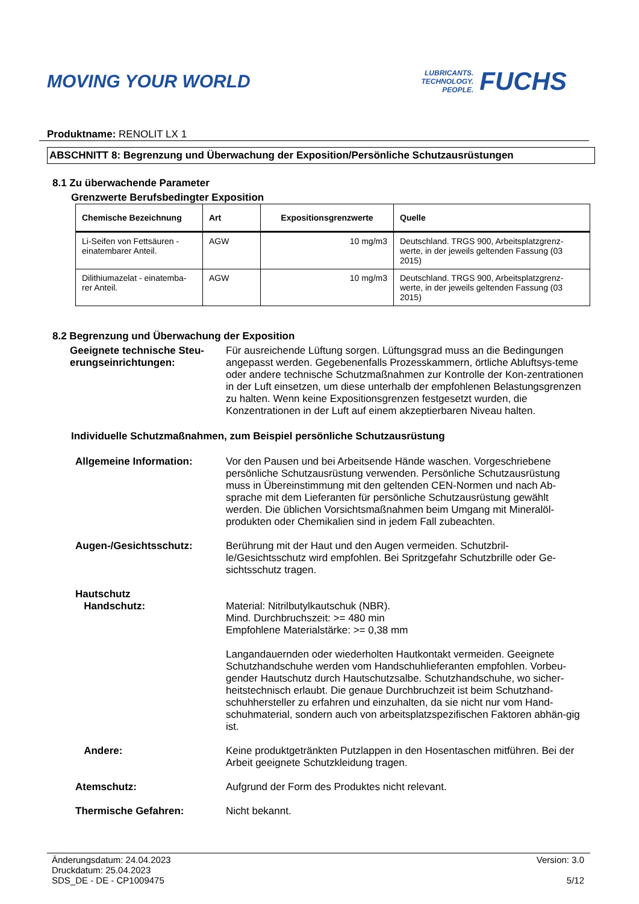MOVING YOUR WORLD
LUBRICANTS.
TECHNOLOGY.
PEOPLE.
FUCHS
Produktname: RENOLIT LX 1
ABSCHNITT 8: Begrenzung und Überwachung der Exposition/Persönliche Schutzausrüstungen
8.1 Zu überwachende Parameter
Grenzwerte Berufsbedingter Exposition
| Chemische Bezeichnung | Art | Expositionsgrenzwerte | Quelle |
| --- | --- | --- | --- |
| Li-Seifen von Fettsäuren - einatembarer Anteil. | AGW | 10 mg/m3 | Deutschland. TRGS 900, Arbeitsplatzgrenz-werte, in der jeweils geltenden Fassung (03 2015) |
| Dilithiumazelat - einatemba-rer Anteil. | AGW | 10 mg/m3 | Deutschland. TRGS 900, Arbeitsplatzgrenz-werte, in der jeweils geltenden Fassung (03 2015) |
8.2 Begrenzung und Überwachung der Exposition
Geeignete technische Steu-erungseinrichtungen:
Für ausreichende Lüftung sorgen. Lüftungsgrad muss an die Bedingungen angepasst werden. Gegebenenfalls Prozesskammern, örtliche Abluftsys-teme oder andere technische Schutzmaßnahmen zur Kontrolle der Kon-zentrationen in der Luft einsetzen, um diese unterhalb der empfohlenen Belastungsgrenzen zu halten. Wenn keine Expositionsgrenzen festgesetzt wurden, die Konzentrationen in der Luft auf einem akzeptierbaren Niveau halten.
Individuelle Schutzmaßnahmen, zum Beispiel persönliche Schutzausrüstung
Allgemeine Information: Vor den Pausen und bei Arbeitsende Hände waschen. Vorgeschriebene persönliche Schutzausrüstung verwenden. Persönliche Schutzausrüstung muss in Übereinstimmung mit den geltenden CEN-Normen und nach Ab-sprache mit dem Lieferanten für persönliche Schutzausrüstung gewählt werden. Die üblichen Vorsichtsmaßnahmen beim Umgang mit Mineralöl-produkten oder Chemikalien sind in jedem Fall zubeachten.
Augen-/Gesichtsschutz: Berührung mit der Haut und den Augen vermeiden. Schutzbril-le/Gesichtsschutz wird empfohlen. Bei Spritzgefahr Schutzbrille oder Ge-sichtsschutz tragen.
Hautschutz
Handschutz:
Material: Nitrilbutylkautschuk (NBR).
Mind. Durchbruchszeit: >= 480 min
Empfohlene Materialstärke: >= 0,38 mm
Langandauernden oder wiederholten Hautkontakt vermeiden. Geeignete Schutzhandschuhe werden vom Handschuhlieferanten empfohlen. Vorbeu-gender Hautschutz durch Hautschutzsalbe. Schutzhandschuhe, wo sicher-heitstechnisch erlaubt. Die genaue Durchbruchzeit ist beim Schutzhand-schuhhersteller zu erfahren und einzuhalten, da sie nicht nur vom Hand-schuhmaterial, sondern auch von arbeitsplatzspezifischen Faktoren abhän-gig ist.
Andere: Keine produktgetränkten Putzlappen in den Hosentaschen mitführen. Bei der Arbeit geeignete Schutzkleidung tragen.
Atemschutz: Aufgrund der Form des Produktes nicht relevant.
Thermische Gefahren: Nicht bekannt.
Änderungsdatum: 24.04.2023
Druckdatum: 25.04.2023
SDS_DE - DE - CP1009475
Version: 3.0
5/12